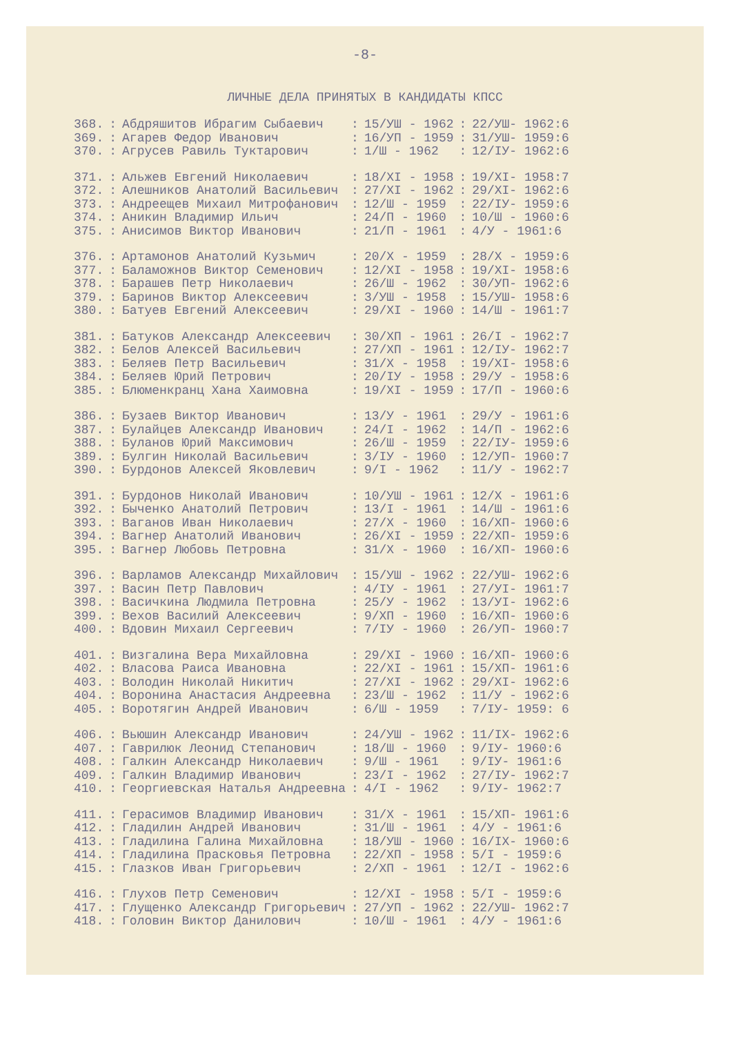-8-
ЛИЧНЫЕ ДЕЛА ПРИНЯТЫХ В КАНДИДАТЫ КПСС
| 368. | : | Абдряшитов Ибрагим Сыбаевич | : | 15/УШ - 1962 | : | 22/УШ- 1962:6 |
| 369. | : | Агарев Федор Иванович | : | 16/УП - 1959 | : | 31/УШ- 1959:6 |
| 370. | : | Агрусев Равиль Туктарович | : | 1/Ш - 1962 | : | 12/IУ- 1962:6 |
| 371. | : | Альжев Евгений Николаевич | : | 18/XI - 1958 | : | 19/XI- 1958:7 |
| 372. | : | Алешников Анатолий Васильевич | : | 27/XI - 1962 | : | 29/XI- 1962:6 |
| 373. | : | Андреещев Михаил Митрофанович | : | 12/Ш - 1959 | : | 22/IУ- 1959:6 |
| 374. | : | Аникин Владимир Ильич | : | 24/П - 1960 | : | 10/Ш - 1960:6 |
| 375. | : | Анисимов Виктор Иванович | : | 21/П - 1961 | : | 4/У - 1961:6 |
| 376. | : | Артамонов Анатолий Кузьмич | : | 20/X - 1959 | : | 28/X - 1959:6 |
| 377. | : | Баламожнов Виктор Семенович | : | 12/XI - 1958 | : | 19/XI- 1958:6 |
| 378. | : | Барашев Петр Николаевич | : | 26/Ш - 1962 | : | 30/УП- 1962:6 |
| 379. | : | Баринов Виктор Алексеевич | : | 3/УШ - 1958 | : | 15/УШ- 1958:6 |
| 380. | : | Батуев Евгений Алексеевич | : | 29/XI - 1960 | : | 14/Ш - 1961:7 |
| 381. | : | Батуков Александр Алексеевич | : | 30/XП - 1961 | : | 26/I - 1962:7 |
| 382. | : | Белов Алексей Васильевич | : | 27/XП - 1961 | : | 12/IУ- 1962:7 |
| 383. | : | Беляев Петр Васильевич | : | 31/X - 1958 | : | 19/XI- 1958:6 |
| 384. | : | Беляев Юрий Петрович | : | 20/IУ - 1958 | : | 29/У - 1958:6 |
| 385. | : | Блюменкранц Хана Хаимовна | : | 19/XI - 1959 | : | 17/П - 1960:6 |
| 386. | : | Бузаев Виктор Иванович | : | 13/У - 1961 | : | 29/У - 1961:6 |
| 387. | : | Булайцев Александр Иванович | : | 24/I - 1962 | : | 14/П - 1962:6 |
| 388. | : | Буланов Юрий Максимович | : | 26/Ш - 1959 | : | 22/IУ- 1959:6 |
| 389. | : | Булгин Николай Васильевич | : | 3/IУ - 1960 | : | 12/УП- 1960:7 |
| 390. | : | Бурдонов Алексей Яковлевич | : | 9/I - 1962 | : | 11/У - 1962:7 |
| 391. | : | Бурдонов Николай Иванович | : | 10/УШ - 1961 | : | 12/X - 1961:6 |
| 392. | : | Быченко Анатолий Петрович | : | 13/I - 1961 | : | 14/Ш - 1961:6 |
| 393. | : | Ваганов Иван Николаевич | : | 27/X - 1960 | : | 16/XП- 1960:6 |
| 394. | : | Вагнер Анатолий Иванович | : | 26/XI - 1959 | : | 22/XП- 1959:6 |
| 395. | : | Вагнер Любовь Петровна | : | 31/X - 1960 | : | 16/XП- 1960:6 |
| 396. | : | Варламов Александр Михайлович | : | 15/УШ - 1962 | : | 22/УШ- 1962:6 |
| 397. | : | Васин Петр Павлович | : | 4/IУ - 1961 | : | 27/УI- 1961:7 |
| 398. | : | Васичкина Людмила Петровна | : | 25/У - 1962 | : | 13/УI- 1962:6 |
| 399. | : | Вехов Василий Алексеевич | : | 9/XП - 1960 | : | 16/XП- 1960:6 |
| 400. | : | Вдовин Михаил Сергеевич | : | 7/IУ - 1960 | : | 26/УП- 1960:7 |
| 401. | : | Визгалина Вера Михайловна | : | 29/XI - 1960 | : | 16/XП- 1960:6 |
| 402. | : | Власова Раиса Ивановна | : | 22/XI - 1961 | : | 15/XП- 1961:6 |
| 403. | : | Володин Николай Никитич | : | 27/XI - 1962 | : | 29/XI- 1962:6 |
| 404. | : | Воронина Анастасия Андреевна | : | 23/Ш - 1962 | : | 11/У - 1962:6 |
| 405. | : | Воротягин Андрей Иванович | : | 6/Ш - 1959 | : | 7/IУ- 1959: 6 |
| 406. | : | Вьюшин Александр Иванович | : | 24/УШ - 1962 | : | 11/IX- 1962:6 |
| 407. | : | Гаврилюк Леонид Степанович | : | 18/Ш - 1960 | : | 9/IУ- 1960:6 |
| 408. | : | Галкин Александр Николаевич | : | 9/Ш - 1961 | : | 9/IУ- 1961:6 |
| 409. | : | Галкин Владимир Иванович | : | 23/I - 1962 | : | 27/IУ- 1962:7 |
| 410. | : | Георгиевская Наталья Андреевна | : | 4/I - 1962 | : | 9/IУ- 1962:7 |
| 411. | : | Герасимов Владимир Иванович | : | 31/X - 1961 | : | 15/XП- 1961:6 |
| 412. | : | Гладилин Андрей Иванович | : | 31/Ш - 1961 | : | 4/У - 1961:6 |
| 413. | : | Гладилина Галина Михайловна | : | 18/УШ - 1960 | : | 16/IX- 1960:6 |
| 414. | : | Гладилина Прасковья Петровна | : | 22/XП - 1958 | : | 5/I - 1959:6 |
| 415. | : | Глазков Иван Григорьевич | : | 2/XП - 1961 | : | 12/I - 1962:6 |
| 416. | : | Глухов Петр Семенович | : | 12/XI - 1958 | : | 5/I - 1959:6 |
| 417. | : | Глущенко Александр Григорьевич | : | 27/УП - 1962 | : | 22/УШ- 1962:7 |
| 418. | : | Головин Виктор Данилович | : | 10/Ш - 1961 | : | 4/У - 1961:6 |